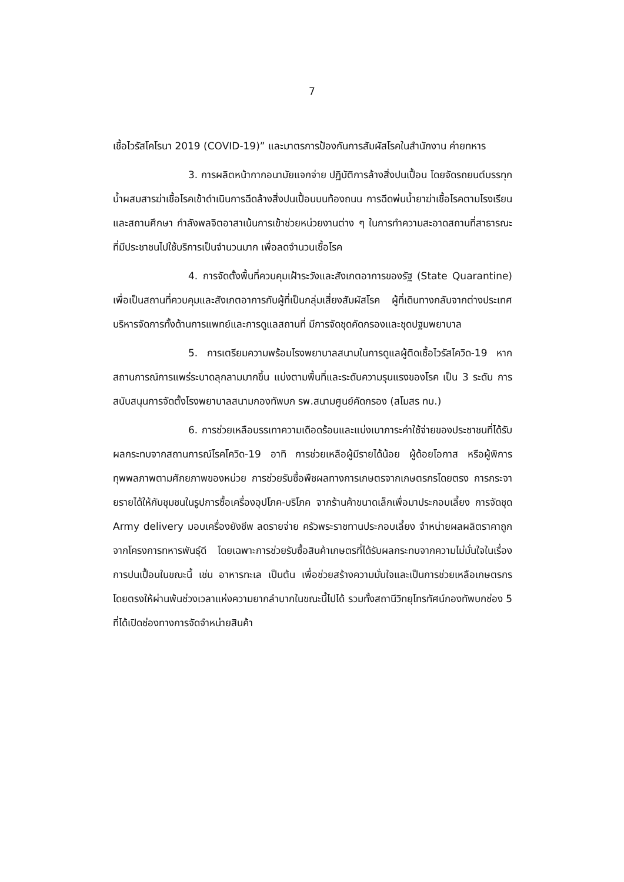7
เชื้อไวรัสโคโรนา 2019 (COVID-19)” และมาตรการป้องกันการสัมผัสโรคในสำนักงาน ค่ายทหาร
3. การผลิตหน้ากากอนามัยแจกจ่าย ปฏิบัติการล้างสิ่งปนเปื้อน โดยจัดรถยนต์บรรทุกน้ำผสมสารฆ่าเชื้อโรคเข้าดำเนินการฉีดล้างสิ่งปนเปื้อนบนท้องถนน การฉีดพ่นน้ำยาฆ่าเชื้อโรคตามโรงเรียนและสถานศึกษา กำลังพลจิตอาสาเน้นการเข้าช่วยหน่วยงานต่าง ๆ ในการทำความสะอาดสถานที่สาธารณะที่มีประชาชนไปใช้บริการเป็นจำนวนมาก เพื่อลดจำนวนเชื้อโรค
4. การจัดตั้งพื้นที่ควบคุมเฝ้าระวังและสังเกตอาการของรัฐ (State Quarantine) เพื่อเป็นสถานที่ควบคุมและสังเกตอาการกับผู้ที่เป็นกลุ่มเสี่ยงสัมผัสโรค ผู้ที่เดินทางกลับจากต่างประเทศบริหารจัดการทั้งด้านการแพทย์และการดูแลสถานที่ มีการจัดชุดคัดกรองและชุดปฐมพยาบาล
5. การเตรียมความพร้อมโรงพยาบาลสนามในการดูแลผู้ติดเชื้อไวรัสโควิด-19 หากสถานการณ์การแพร่ระบาดลุกลามมากขึ้น แบ่งตามพื้นที่และระดับความรุนแรงของโรค เป็น 3 ระดับ การสนับสนุนการจัดตั้งโรงพยาบาลสนามกองทัพบก รพ.สนามศูนย์คัดกรอง (สโมสร ทบ.)
6. การช่วยเหลือบรรเทาความเดือดร้อนและแบ่งเบาภาระค่าใช้จ่ายของประชาชนที่ได้รับผลกระทบจากสถานการณ์โรคโควิด-19 อาทิ การช่วยเหลือผู้มีรายได้น้อย ผู้ด้อยโอกาส หรือผู้พิการทุพพลภาพตามศักยภาพของหน่วย การช่วยรับซื้อพืชผลทางการเกษตรจากเกษตรกรโดยตรง การกระจายรายได้ให้กับชุมชนในรูปการซื้อเครื่องอุปโภค-บริโภค จากร้านค้าขนาดเล็กเพื่อมาประกอบเลี้ยง การจัดชุด Army delivery มอบเครื่องยังชีพ ลดรายจ่าย ครัวพระราชทานประกอบเลี้ยง จำหน่ายผลผลิตราคาถูกจากโครงการทหารพันธุ์ดี โดยเฉพาะการช่วยรับซื้อสินค้าเกษตรที่ได้รับผลกระทบจากความไม่มั่นใจในเรื่องการปนเปื้อนในขณะนี้ เช่น อาหารทะเล เป็นต้น เพื่อช่วยสร้างความมั่นใจและเป็นการช่วยเหลือเกษตรกรโดยตรงให้ผ่านพ้นช่วงเวลาแห่งความยากลำบากในขณะนี้ไปได้ รวมทั้งสถานีวิทยุโทรทัศน์กองทัพบกช่อง 5 ที่ได้เปิดช่องทางการจัดจำหน่ายสินค้า